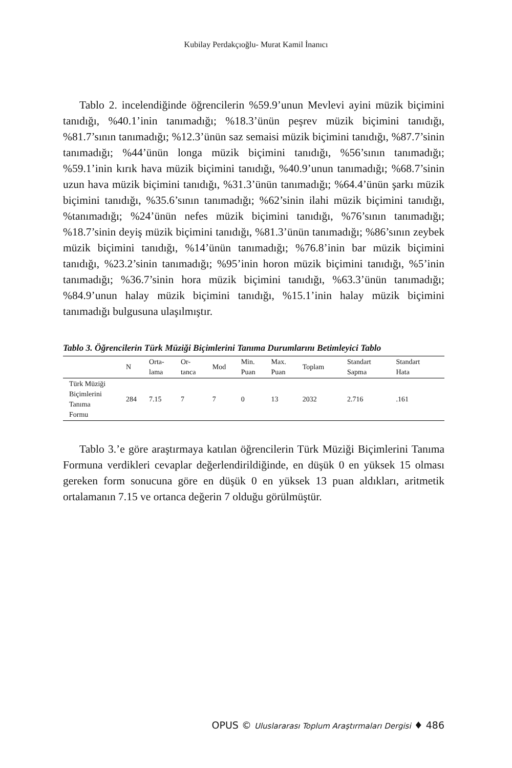Kubilay Perdakçıoğlu- Murat Kamil İnanıcı
Tablo 2. incelendiğinde öğrencilerin %59.9’unun Mevlevi ayini müzik biçimini tanıdığı, %40.1’inin tanımadığı; %18.3’ünün peşrev müzik biçimini tanıdığı, %81.7’sının tanımadığı; %12.3’ünün saz semaisi müzik biçimini tanıdığı, %87.7’sinin tanımadığı; %44’ünün longa müzik biçimini tanıdığı, %56’sının tanımadığı; %59.1’inin kırık hava müzik biçimini tanıdığı, %40.9’unun tanımadığı; %68.7’sinin uzun hava müzik biçimini tanıdığı, %31.3’ünün tanımadığı; %64.4’ünün şarkı müzik biçimini tanıdığı, %35.6’sının tanımadığı; %62’sinin ilahi müzik biçimini tanıdığı, %tanımadığı; %24’ünün nefes müzik biçimini tanıdığı, %76’sının tanımadığı; %18.7’sinin deyiş müzik biçimini tanıdığı, %81.3’ünün tanımadığı; %86’sının zeybek müzik biçimini tanıdığı, %14’ünün tanımadığı; %76.8’inin bar müzik biçimini tanıdığı, %23.2’sinin tanımadığı; %95’inin horon müzik biçimini tanıdığı, %5’inin tanımadığı; %36.7’sinin hora müzik biçimini tanıdığı, %63.3’ünün tanımadığı; %84.9’unun halay müzik biçimini tanıdığı, %15.1’inin halay müzik biçimini tanımadığı bulgusuna ulaşılmıştır.
Tablo 3. Öğrencilerin Türk Müziği Biçimlerini Tanıma Durumlarını Betimleyici Tablo
| | N | Orta- lama | Or- tanca | Mod | Min. Puan | Max. Puan | Toplam | Standart Sapma | Standart Hata |
| --- | --- | --- | --- | --- | --- | --- | --- | --- | --- |
| Türk Müziği Biçimlerini Tanıma Formu | 284 | 7.15 | 7 | 7 | 0 | 13 | 2032 | 2.716 | .161 |
Tablo 3.’e göre araştırmaya katılan öğrencilerin Türk Müziği Biçimlerini Tanıma Formuna verdikleri cevaplar değerlendirildiğinde, en düşük 0 en yüksek 15 olması gereken form sonucuna göre en düşük 0 en yüksek 13 puan aldıkları, aritmetik ortalamanın 7.15 ve ortanca değerin 7 olduğu görülmüştür.
OPUS © Uluslararası Toplum Araştırmaları Dergisi ♦ 486